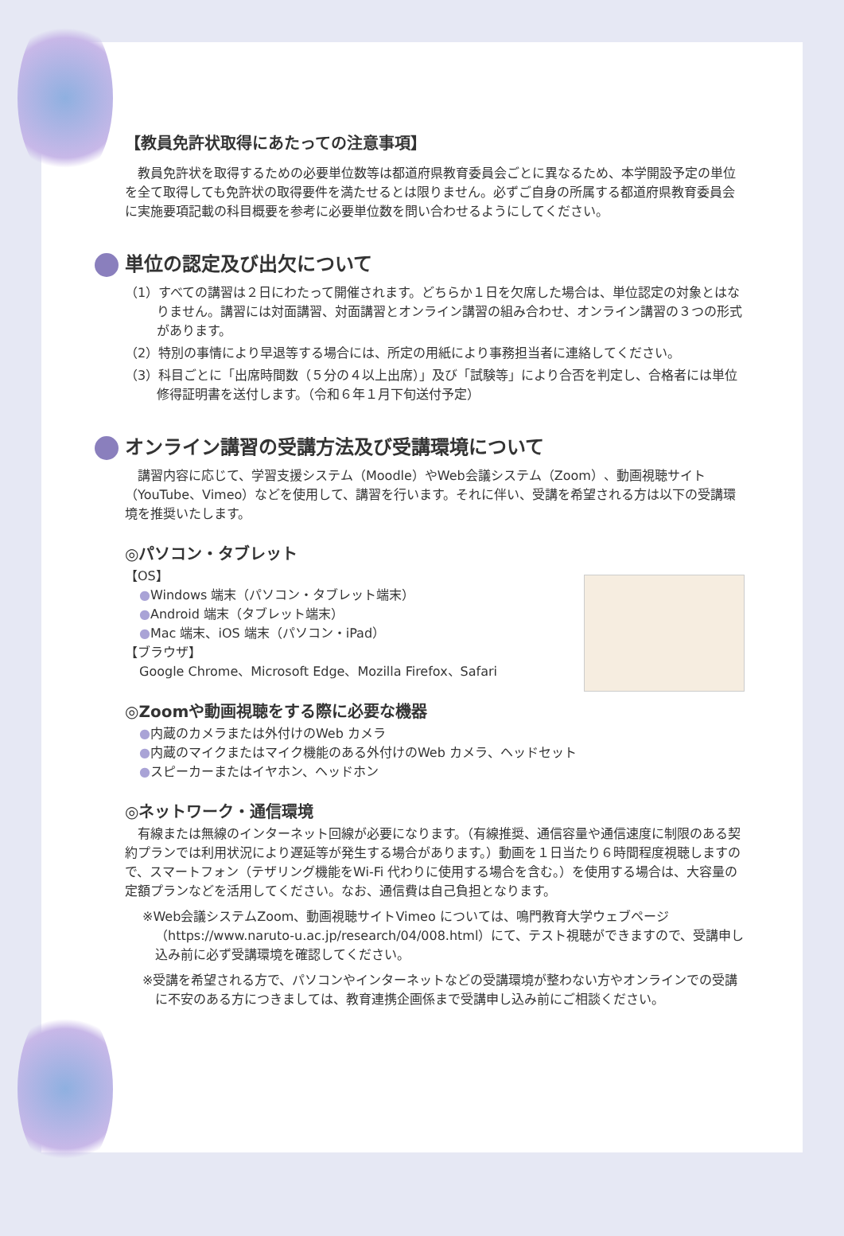【教員免許状取得にあたっての注意事項】
教員免許状を取得するための必要単位数等は都道府県教育委員会ごとに異なるため、本学開設予定の単位を全て取得しても免許状の取得要件を満たせるとは限りません。必ずご自身の所属する都道府県教育委員会に実施要項記載の科目概要を参考に必要単位数を問い合わせるようにしてください。
単位の認定及び出欠について
（1）すべての講習は２日にわたって開催されます。どちらか１日を欠席した場合は、単位認定の対象とはなりません。講習には対面講習、対面講習とオンライン講習の組み合わせ、オンライン講習の３つの形式があります。
（2）特別の事情により早退等する場合には、所定の用紙により事務担当者に連絡してください。
（3）科目ごとに「出席時間数（５分の４以上出席）」及び「試験等」により合否を判定し、合格者には単位修得証明書を送付します。（令和６年１月下旬送付予定）
オンライン講習の受講方法及び受講環境について
講習内容に応じて、学習支援システム（Moodle）やWeb会議システム（Zoom）、動画視聴サイト（YouTube、Vimeo）などを使用して、講習を行います。それに伴い、受講を希望される方は以下の受講環境を推奨いたします。
◎パソコン・タブレット
【OS】
●Windows 端末（パソコン・タブレット端末）
●Android 端末（タブレット端末）
●Mac 端末、iOS 端末（パソコン・iPad）
【ブラウザ】
Google Chrome、Microsoft Edge、Mozilla Firefox、Safari
◎Zoomや動画視聴をする際に必要な機器
●内蔵のカメラまたは外付けのWeb カメラ
●内蔵のマイクまたはマイク機能のある外付けのWeb カメラ、ヘッドセット
●スピーカーまたはイヤホン、ヘッドホン
◎ネットワーク・通信環境
有線または無線のインターネット回線が必要になります。（有線推奨、通信容量や通信速度に制限のある契約プランでは利用状況により遅延等が発生する場合があります。）動画を１日当たり６時間程度視聴しますので、スマートフォン（テザリング機能をWi-Fi 代わりに使用する場合を含む。）を使用する場合は、大容量の定額プランなどを活用してください。なお、通信費は自己負担となります。
※Web会議システムZoom、動画視聴サイトVimeo については、鳴門教育大学ウェブページ（https://www.naruto-u.ac.jp/research/04/008.html）にて、テスト視聴ができますので、受講申し込み前に必ず受講環境を確認してください。
※受講を希望される方で、パソコンやインターネットなどの受講環境が整わない方やオンラインでの受講に不安のある方につきましては、教育連携企画係まで受講申し込み前にご相談ください。